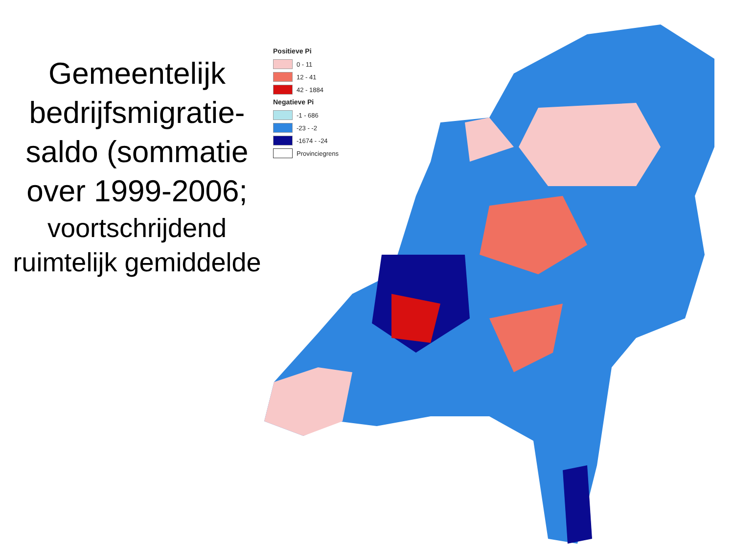Gemeentelijk bedrijfsmigratie-saldo (sommatie over 1999-2006;
voortschrijdend ruimtelijk gemiddelde
Positieve Pi
0 - 11
12 - 41
42 - 1884
Negatieve Pi
-1 - 686
-23 - -2
-1674 - -24
Provinciegrens